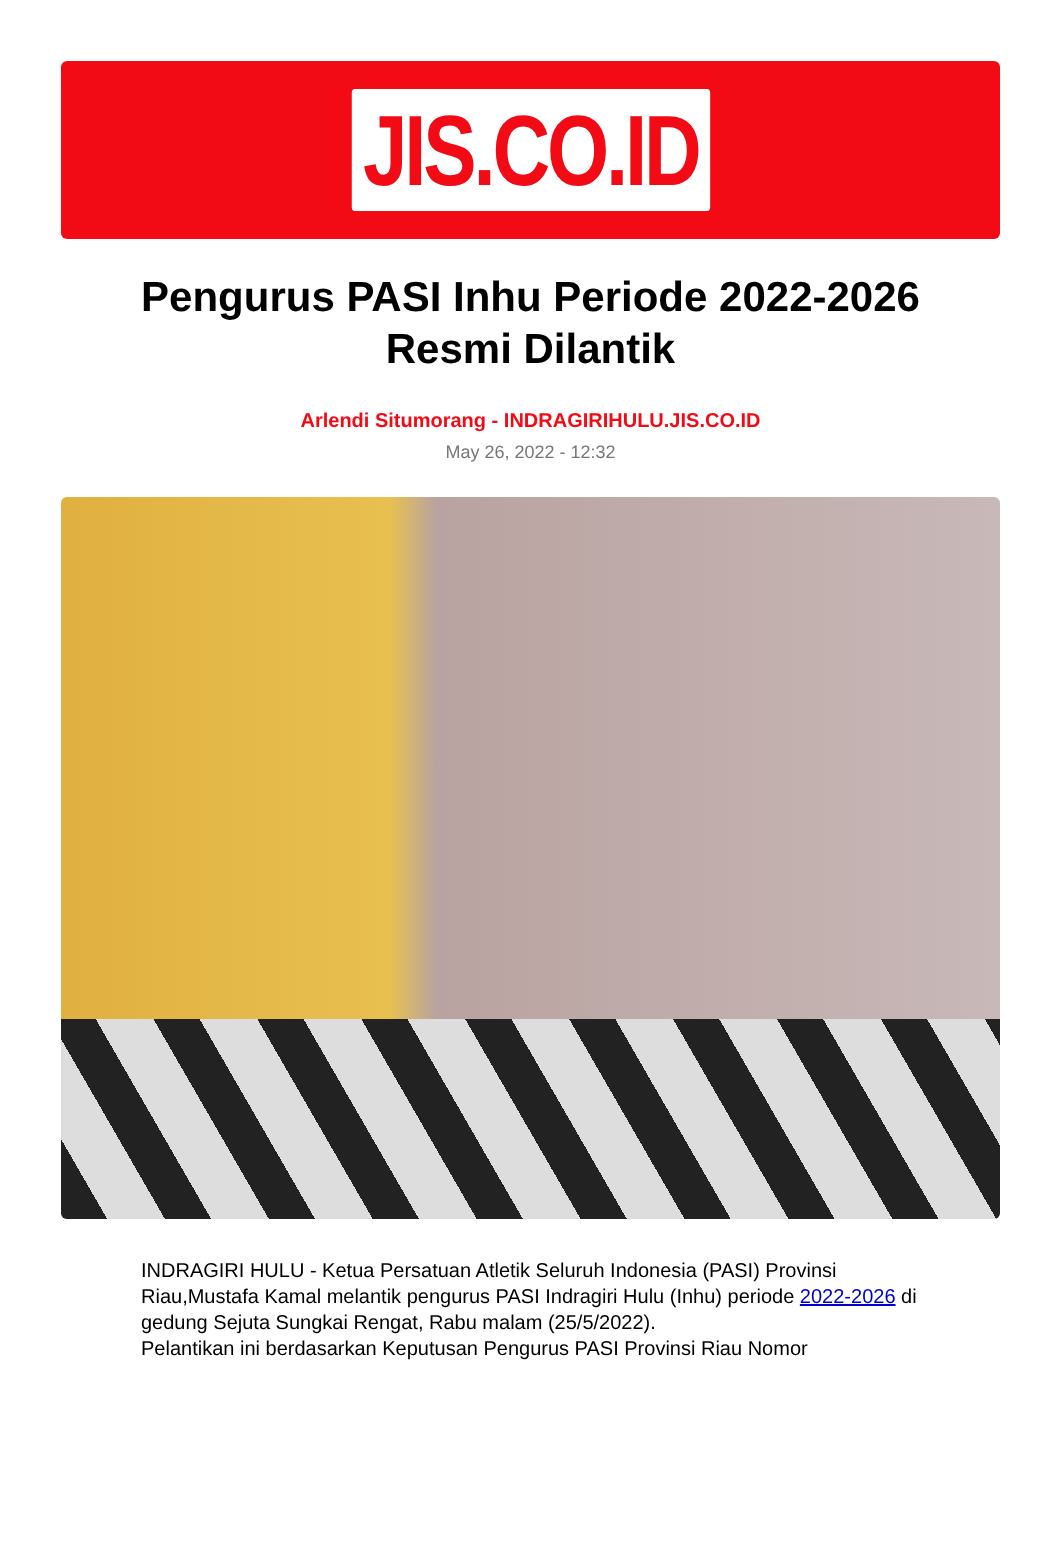JIS.CO.ID
Pengurus PASI Inhu Periode 2022-2026 Resmi Dilantik
Arlendi Situmorang - INDRAGIRIHULU.JIS.CO.ID
May 26, 2022 - 12:32
INDRAGIRI HULU - Ketua Persatuan Atletik Seluruh Indonesia (PASI) Provinsi Riau,Mustafa Kamal melantik pengurus PASI Indragiri Hulu (Inhu) periode 2022-2026 di gedung Sejuta Sungkai Rengat, Rabu malam (25/5/2022).
Pelantikan ini berdasarkan Keputusan Pengurus PASI Provinsi Riau Nomor